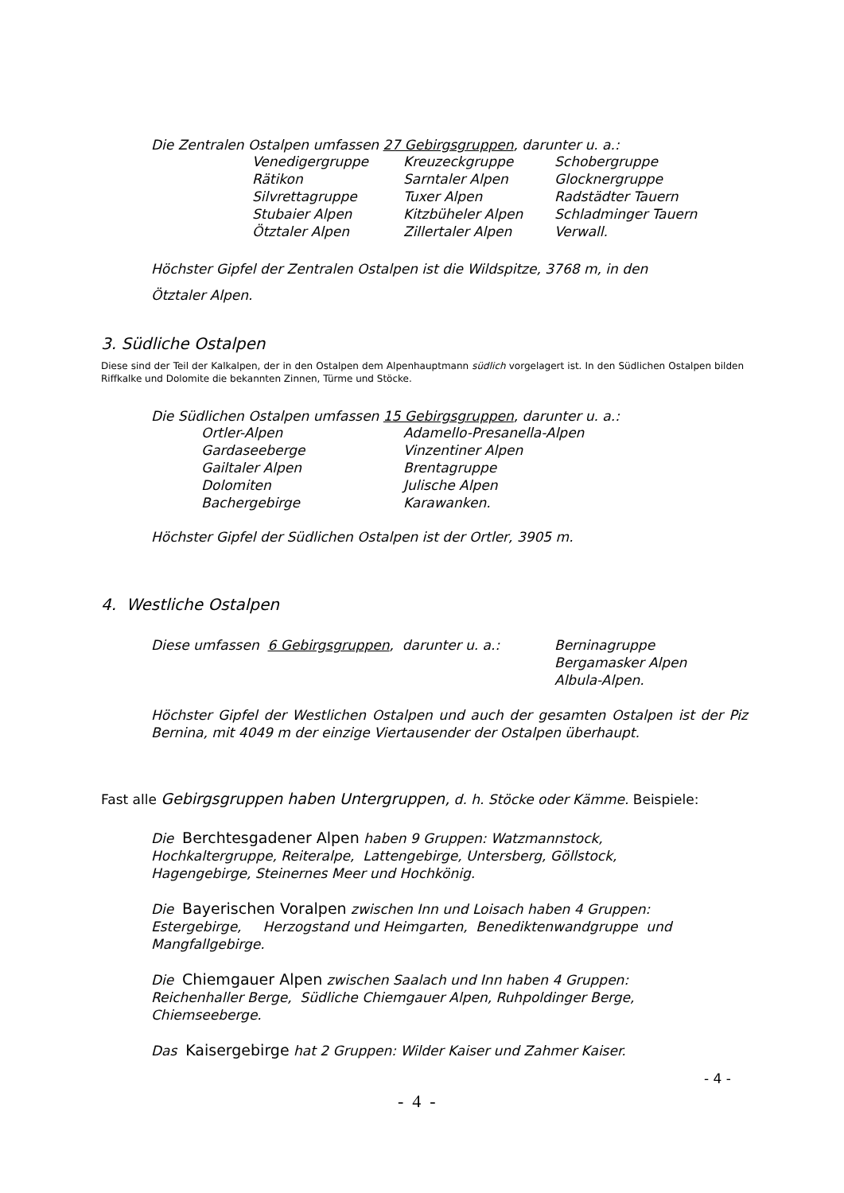Die Zentralen Ostalpen umfassen 27 Gebirgsgruppen, darunter u. a.:
| Venedigergruppe Rätikon Silvrettagruppe Stubaier Alpen Ötztaler Alpen | Kreuzeckgruppe Sarntaler Alpen Tuxer Alpen Kitzbüheler Alpen Zillertaler Alpen | Schobergruppe Glocknergruppe Radstädter Tauern Schladminger Tauern Verwall. |
Höchster Gipfel der Zentralen Ostalpen ist die Wildspitze, 3768 m, in den
Ötztaler Alpen.
3. Südliche Ostalpen
Diese sind der Teil der Kalkalpen, der in den Ostalpen dem Alpenhauptmann südlich vorgelagert ist. In den Südlichen Ostalpen bilden Riffkalke und Dolomite die bekannten Zinnen, Türme und Stöcke.
Die Südlichen Ostalpen umfassen 15 Gebirgsgruppen, darunter u. a.:
| Ortler-Alpen Gardaseeberge Gailtaler Alpen Dolomiten Bachergebirge | Adamello-Presanella-Alpen Vinzentiner Alpen Brentagruppe Julische Alpen Karawanken. |
Höchster Gipfel der Südlichen Ostalpen ist der Ortler, 3905 m.
4. Westliche Ostalpen
| Diese umfassen 6 Gebirgsgruppen , darunter u. a.: | Berninagruppe Bergamasker Alpen Albula-Alpen. |
Höchster Gipfel der Westlichen Ostalpen und auch der gesamten Ostalpen ist der Piz Bernina, mit 4049 m der einzige Viertausender der Ostalpen überhaupt.
Fast alle Gebirgsgruppen haben Untergruppen, d. h. Stöcke oder Kämme. Beispiele:
Die Berchtesgadener Alpen haben 9 Gruppen: Watzmannstock,
Hochkaltergruppe, Reiteralpe, Lattengebirge, Untersberg, Göllstock,
Hagengebirge, Steinernes Meer und Hochkönig.
Die Bayerischen Voralpen zwischen Inn und Loisach haben 4 Gruppen:
Estergebirge, Herzogstand und Heimgarten, Benediktenwandgruppe und
Mangfallgebirge.
Die Chiemgauer Alpen zwischen Saalach und Inn haben 4 Gruppen:
Reichenhaller Berge, Südliche Chiemgauer Alpen, Ruhpoldinger Berge,
Chiemseeberge.
Das Kaisergebirge hat 2 Gruppen: Wilder Kaiser und Zahmer Kaiser.
- 4 -
- 4 -